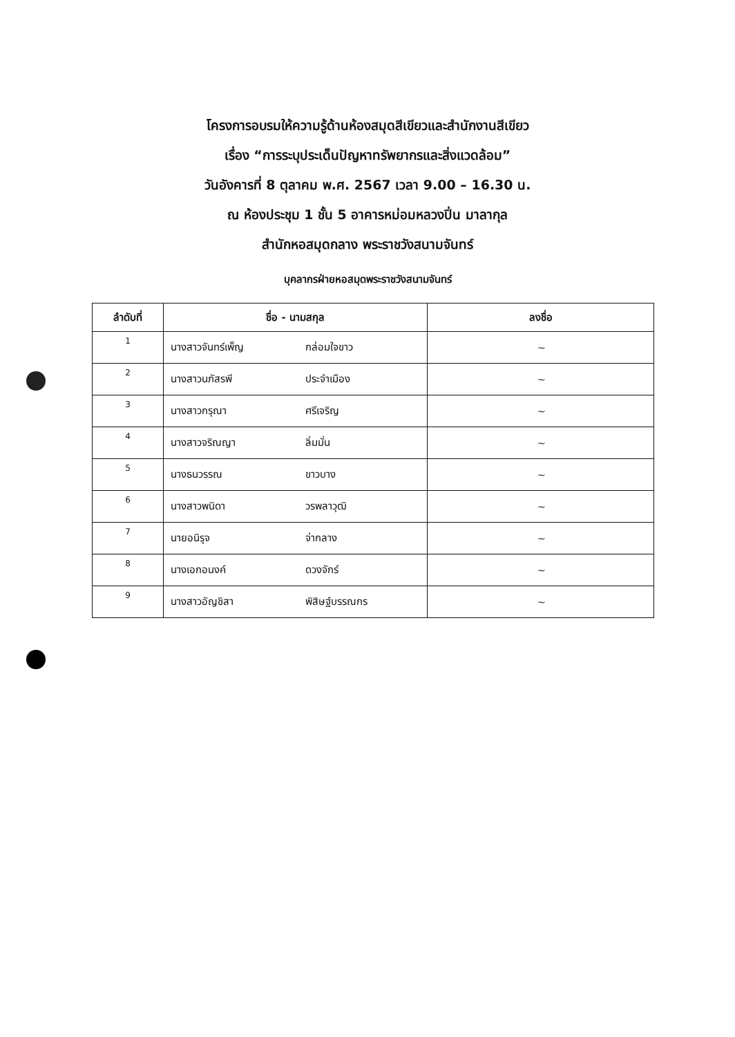โครงการอบรมให้ความรู้ด้านห้องสมุดสีเขียวและสำนักงานสีเขียว
เรื่อง “การระบุประเด็นปัญหาทรัพยากรและสิ่งแวดล้อม”
วันอังคารที่ 8 ตุลาคม พ.ศ. 2567 เวลา 9.00 – 16.30 น.
ณ ห้องประชุม 1 ชั้น 5 อาคารหม่อมหลวงปิ่น มาลากุล
สำนักหอสมุดกลาง พระราชวังสนามจันทร์
บุคลากรฝ่ายหอสมุดพระราชวังสนามจันทร์
| ลำดับที่ | ชื่อ - นามสกุล | ลงชื่อ |
| --- | --- | --- |
| 1 | นางสาวจันทร์เพ็ญ กล่อมใจขาว | ~ |
| 2 | นางสาวนภัสรพี ประจำเมือง | ~ |
| 3 | นางสาวกรุณา ศรีเจริญ | ~ |
| 4 | นางสาวจริณญา ลิ่มมั่น | ~ |
| 5 | นางธนวรรณ ขาวบาง | ~ |
| 6 | นางสาวพนิดา วรพลาวุฒิ | ~ |
| 7 | นายอนิรุจ จ่ากลาง | ~ |
| 8 | นางเอกอนงค์ ดวงจักร์ | ~ |
| 9 | นางสาวอัญชิสา พิสิษฐ์บรรณกร | ~ |